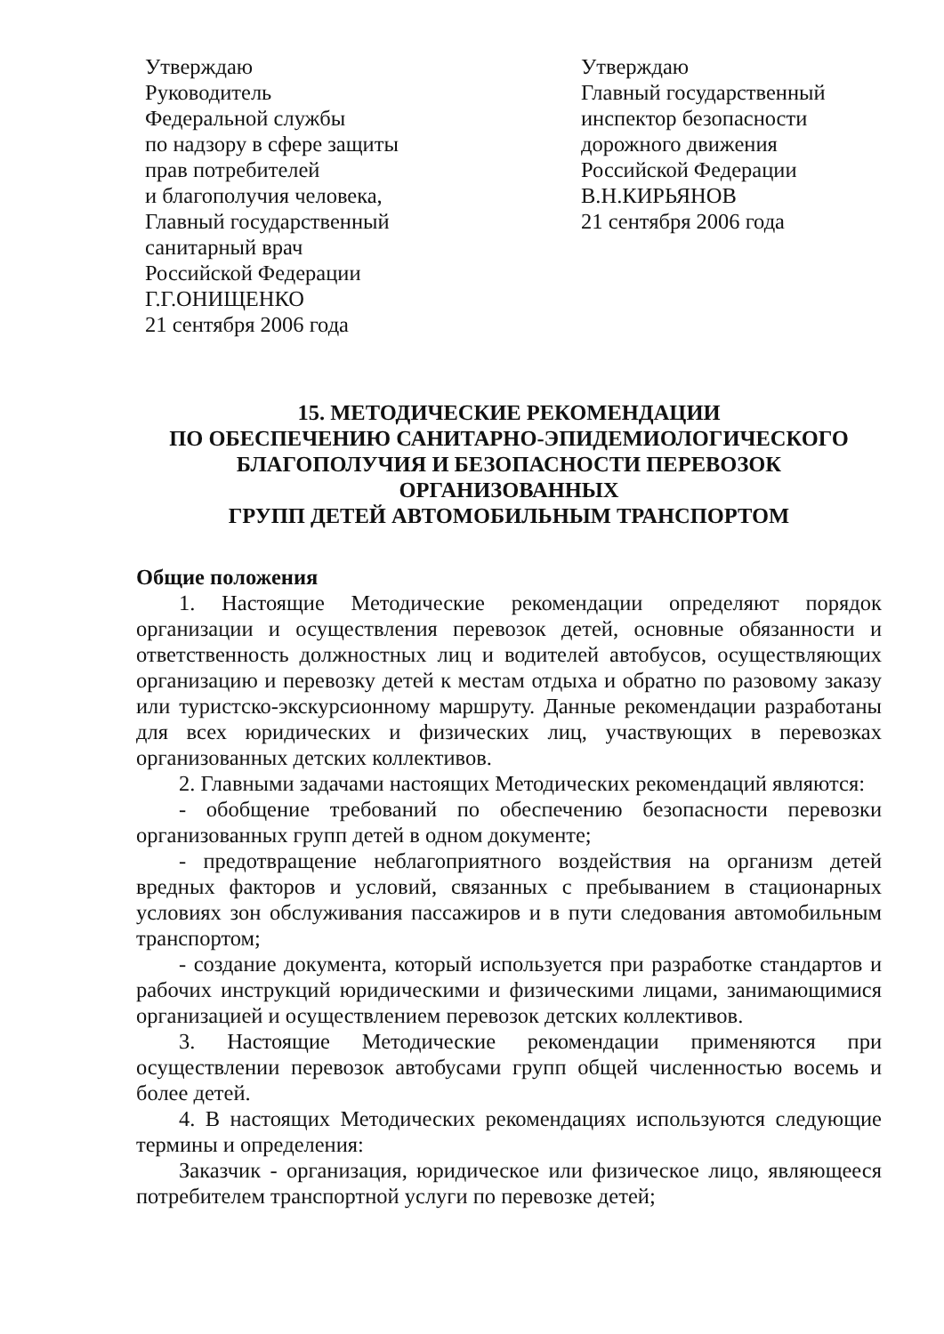Утверждаю
Руководитель
Федеральной службы
по надзору в сфере защиты
прав потребителей
и благополучия человека,
Главный государственный
санитарный врач
Российской Федерации
Г.Г.ОНИЩЕНКО
21 сентября 2006 года
Утверждаю
Главный государственный
инспектор безопасности
дорожного движения
Российской Федерации
В.Н.КИРЬЯНОВ
21 сентября 2006 года
15. МЕТОДИЧЕСКИЕ РЕКОМЕНДАЦИИ
ПО ОБЕСПЕЧЕНИЮ САНИТАРНО-ЭПИДЕМИОЛОГИЧЕСКОГО
БЛАГОПОЛУЧИЯ И БЕЗОПАСНОСТИ ПЕРЕВОЗОК
ОРГАНИЗОВАННЫХ
ГРУПП ДЕТЕЙ АВТОМОБИЛЬНЫМ ТРАНСПОРТОМ
Общие положения
1. Настоящие Методические рекомендации определяют порядок организации и осуществления перевозок детей, основные обязанности и ответственность должностных лиц и водителей автобусов, осуществляющих организацию и перевозку детей к местам отдыха и обратно по разовому заказу или туристско-экскурсионному маршруту. Данные рекомендации разработаны для всех юридических и физических лиц, участвующих в перевозках организованных детских коллективов.
2. Главными задачами настоящих Методических рекомендаций являются:
- обобщение требований по обеспечению безопасности перевозки организованных групп детей в одном документе;
- предотвращение неблагоприятного воздействия на организм детей вредных факторов и условий, связанных с пребыванием в стационарных условиях зон обслуживания пассажиров и в пути следования автомобильным транспортом;
- создание документа, который используется при разработке стандартов и рабочих инструкций юридическими и физическими лицами, занимающимися организацией и осуществлением перевозок детских коллективов.
3. Настоящие Методические рекомендации применяются при осуществлении перевозок автобусами групп общей численностью восемь и более детей.
4. В настоящих Методических рекомендациях используются следующие термины и определения:
Заказчик - организация, юридическое или физическое лицо, являющееся потребителем транспортной услуги по перевозке детей;